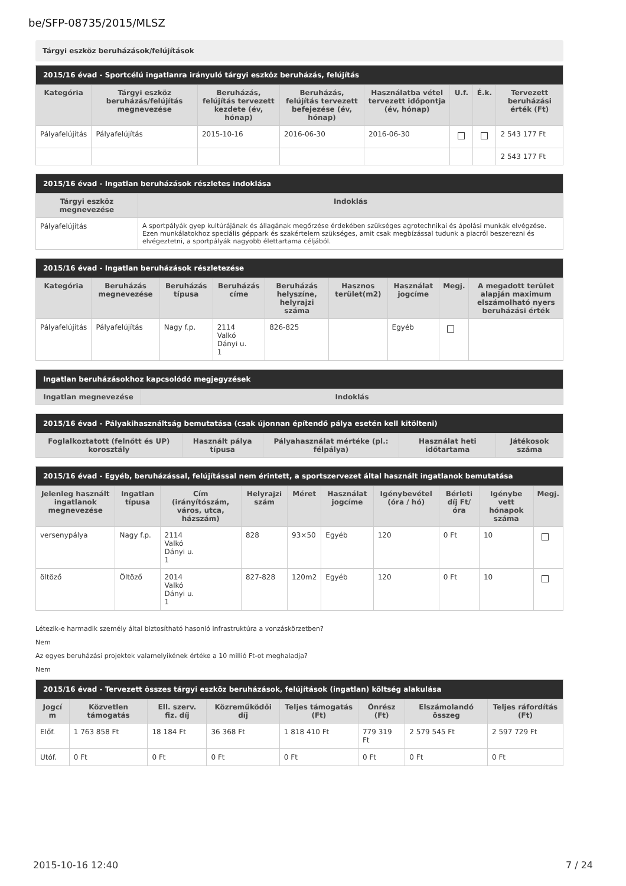be/SFP-08735/2015/MLSZ
Tárgyi eszköz beruházások/felújítások
| 2015/16 évad - Sportcélú ingatlanra irányuló tárgyi eszköz beruházás, felújítás | | | | | | | |
| Kategória | Tárgyi eszköz beruházás/felújítás megnevezése | Beruházás, felújítás tervezett kezdete (év, hónap) | Beruházás, felújítás tervezett befejezése (év, hónap) | Használatba vétel tervezett időpontja (év, hónap) | U.f. | É.k. | Tervezett beruházási érték (Ft) |
| Pályafelújítás | Pályafelújítás | 2015-10-16 | 2016-06-30 | 2016-06-30 | | | 2 543 177 Ft |
| | | | | | | | 2 543 177 Ft |
| 2015/16 évad - Ingatlan beruházások részletes indoklása | |
| Tárgyi eszköz megnevezése | Indoklás |
| Pályafelújítás | A sportpályák gyep kultúrájának és állagának megőrzése érdekében szükséges agrotechnikai és ápolási munkák elvégzése. Ezen munkálatokhoz speciális géppark és szakértelem szükséges, amit csak megbízással tudunk a piacról beszerezni és elvégeztetni, a sportpályák nagyobb élettartama céljából. |
| 2015/16 évad - Ingatlan beruházások részletezése | | | | | | | | |
| Kategória | Beruházás megnevezése | Beruházás típusa | Beruházás címe | Beruházás helyszíne, helyrajzi száma | Hasznos terület(m2) | Használat jogcíme | Megj. | A megadott terület alapján maximum elszámolható nyers beruházási érték |
| Pályafelújítás | Pályafelújítás | Nagy f.p. | 2114 Valkó Dányi u. 1 | 826-825 | | Egyéb | | |
| Ingatlan beruházásokhoz kapcsolódó megjegyzések | |
| Ingatlan megnevezése | Indoklás |
| 2015/16 évad - Pályakihasználtság bemutatása (csak újonnan építendő pálya esetén kell kitölteni) | | | | |
| Foglalkoztatott (felnőtt és UP) korosztály | Használt pálya típusa | Pályahasználat mértéke (pl.: félpálya) | Használat heti időtartama | Játékosok száma |
| 2015/16 évad - Egyéb, beruházással, felújítással nem érintett, a sportszervezet által használt ingatlanok bemutatása | | | | | | | | | |
| Jelenleg használt ingatlanok megnevezése | Ingatlan típusa | Cím (irányítószám, város, utca, házszám) | Helyrajzi szám | Méret | Használat jogcíme | Igénybevétel (óra / hó) | Bérleti díj Ft/óra | Igénybe vett hónapok száma | Megj. |
| versenypálya | Nagy f.p. | 2114 Valkó Dányi u. 1 | 828 | 93×50 | Egyéb | 120 | 0 Ft | 10 | |
| öltöző | Öltöző | 2014 Valkó Dányi u. 1 | 827-828 | 120m2 | Egyéb | 120 | 0 Ft | 10 | |
Létezik-e harmadik személy által biztosítható hasonló infrastruktúra a vonzáskörzetben?
Nem
Az egyes beruházási projektek valamelyikének értéke a 10 millió Ft-ot meghaladja?
Nem
| 2015/16 évad - Tervezett összes tárgyi eszköz beruházások, felújítások (ingatlan) költség alakulása | | | | | | | |
| Jogcí m | Közvetlen támogatás | Ell. szerv. fiz. díj | Közreműködői díj | Teljes támogatás (Ft) | Önrész (Ft) | Elszámolandó összeg | Teljes ráfordítás (Ft) |
| Előf. | 1 763 858 Ft | 18 184 Ft | 36 368 Ft | 1 818 410 Ft | 779 319 Ft | 2 579 545 Ft | 2 597 729 Ft |
| Utóf. | 0 Ft | 0 Ft | 0 Ft | 0 Ft | 0 Ft | 0 Ft | 0 Ft |
2015-10-16 12:40 7 / 24